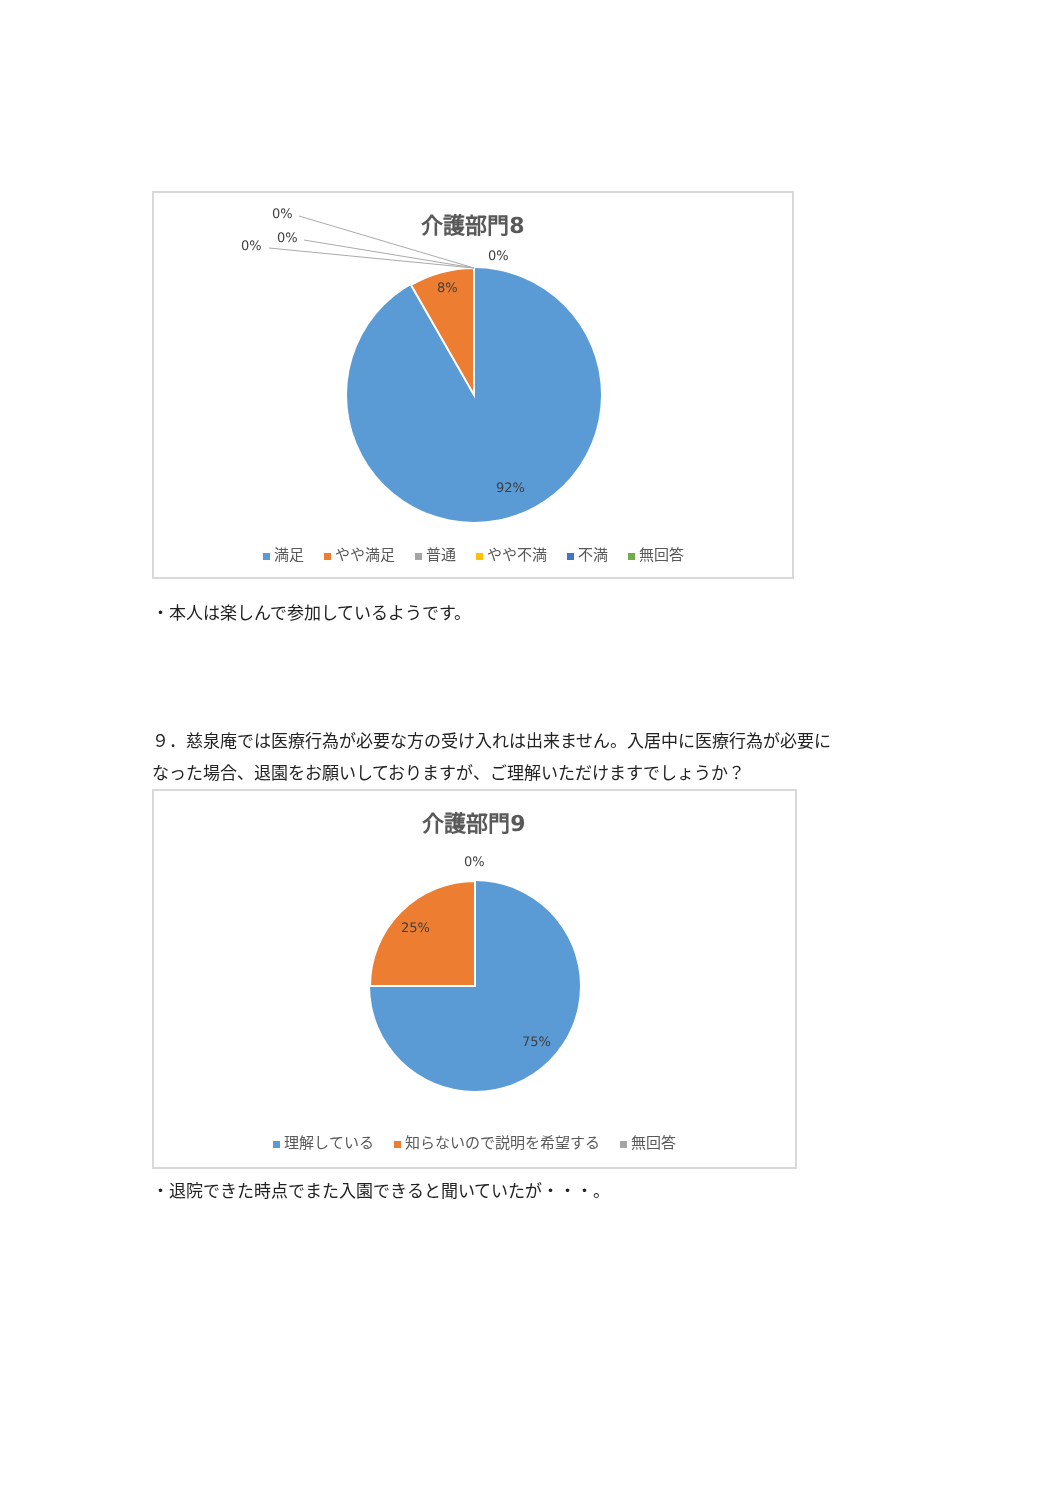介護部門8
0%
0%
0%
0%
8%
92%
満足 やや満足 普通 やや不満 不満 無回答
・本人は楽しんで参加しているようです。
９．慈泉庵では医療行為が必要な方の受け入れは出来ません。入居中に医療行為が必要に
なった場合、退園をお願いしておりますが、ご理解いただけますでしょうか？
介護部門9
0%
25%
75%
理解している 知らないので説明を希望する 無回答
・退院できた時点でまた入園できると聞いていたが・・・。